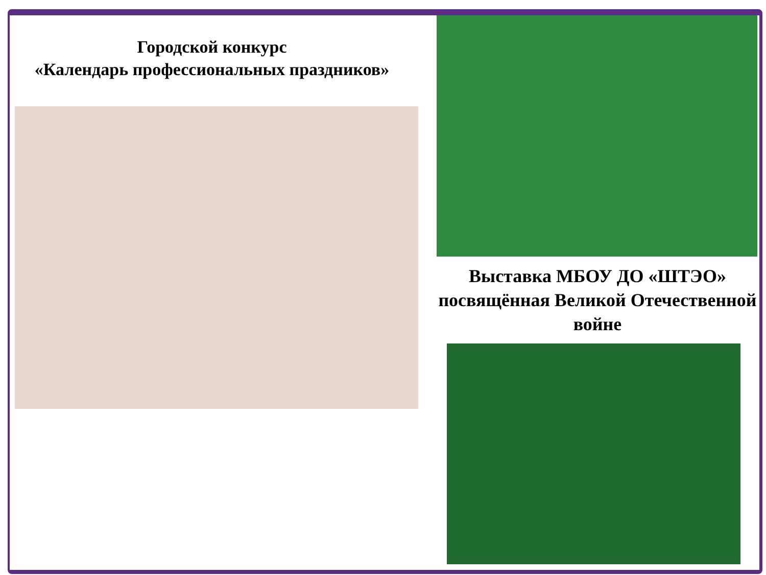Городской конкурс
«Календарь профессиональных праздников»
Выставка МБОУ ДО «ШТЭО» посвящённая Великой Отечественной войне